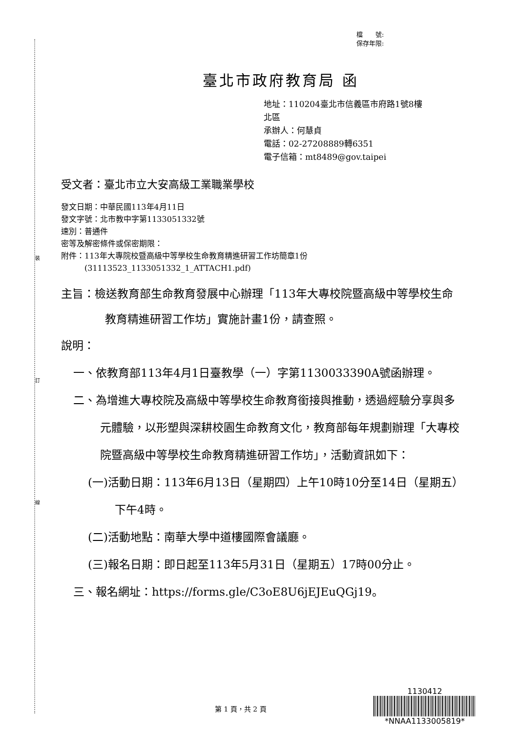裝
訂
線
檔　　號:
保存年限:
臺北市政府教育局 函
地址：110204臺北市信義區市府路1號8樓
北區
承辦人：何慧貞
電話：02-27208889轉6351
電子信箱：mt8489@gov.taipei
受文者：臺北市立大安高級工業職業學校
發文日期：中華民國113年4月11日
發文字號：北市教中字第1133051332號
速別：普通件
密等及解密條件或保密期限：
附件：113年大專院校暨高級中等學校生命教育精進研習工作坊簡章1份
　　　(31113523_1133051332_1_ATTACH1.pdf)
主旨：檢送教育部生命教育發展中心辦理「113年大專校院暨高級中等學校生命教育精進研習工作坊」實施計畫1份，請查照。
說明：
一、依教育部113年4月1日臺教學（一）字第1130033390A號函辦理。
二、為增進大專校院及高級中等學校生命教育銜接與推動，透過經驗分享與多元體驗，以形塑與深耕校園生命教育文化，教育部每年規劃辦理「大專校院暨高級中等學校生命教育精進研習工作坊」，活動資訊如下：
(一)活動日期：113年6月13日（星期四）上午10時10分至14日（星期五）下午4時。
(二)活動地點：南華大學中道樓國際會議廳。
(三)報名日期：即日起至113年5月31日（星期五）17時00分止。
三、報名網址：https://forms.gle/C3oE8U6jEJEuQGj19。
第 1 頁，共 2 頁
1130412
*NNAA1133005819*